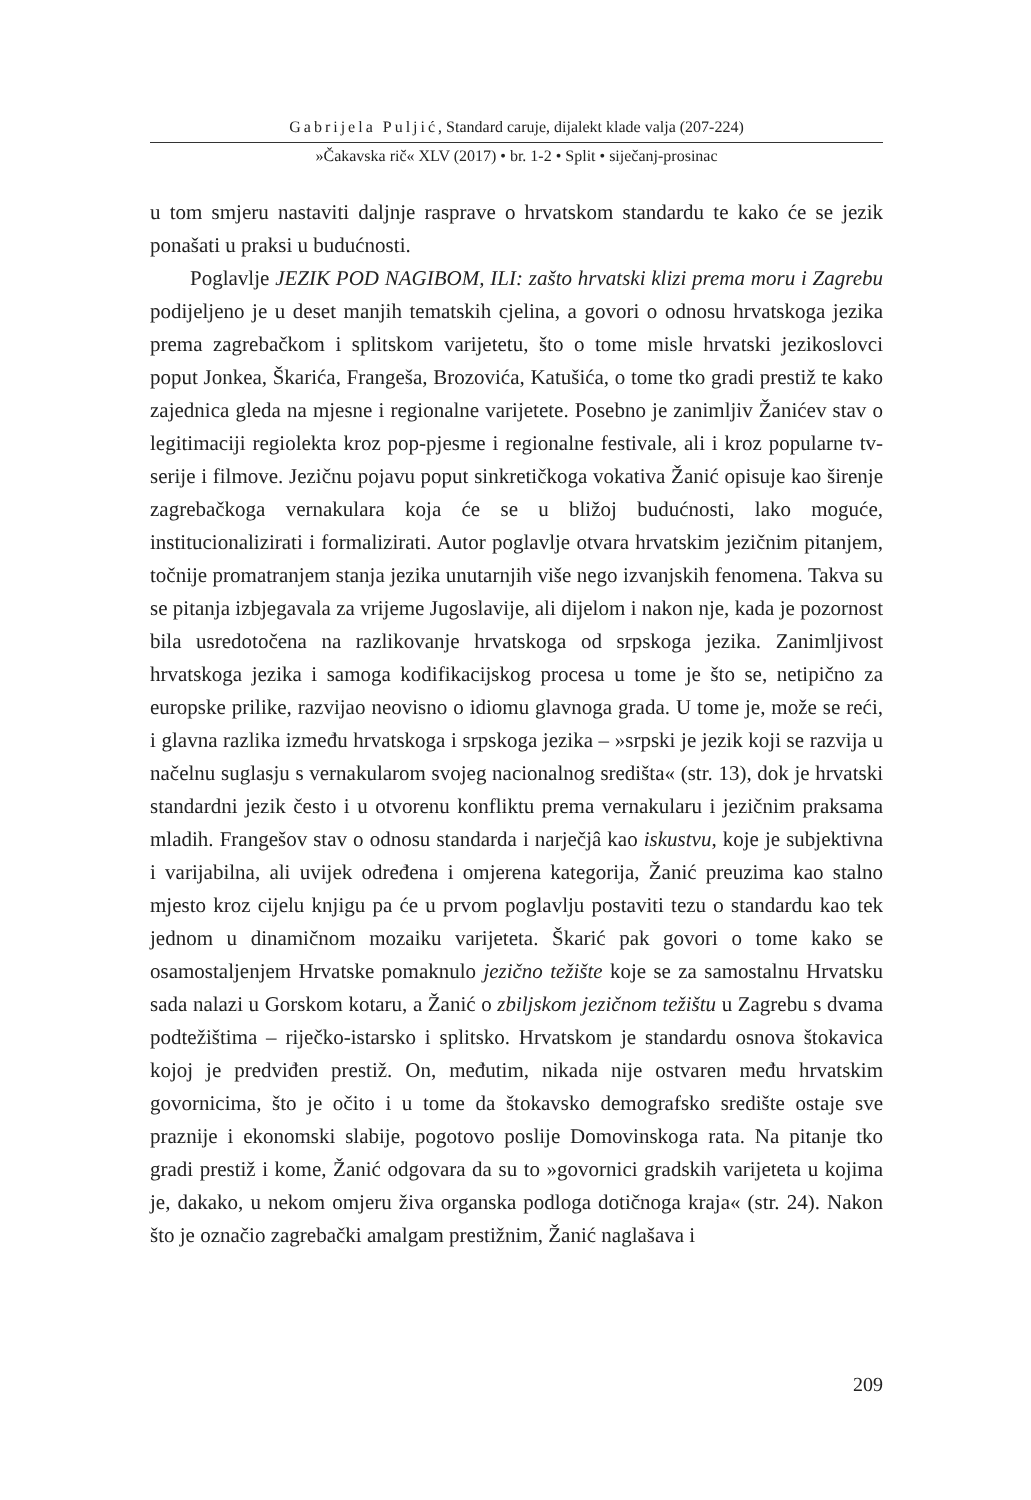Gabrijela Puljić, Standard caruje, dijalekt klade valja (207-224)
»Čakavska rič« XLV (2017) • br. 1-2 • Split • siječanj-prosinac
u tom smjeru nastaviti daljnje rasprave o hrvatskom standardu te kako će se jezik ponašati u praksi u budućnosti.
Poglavlje JEZIK POD NAGIBOM, ILI: zašto hrvatski klizi prema moru i Zagrebu podijeljeno je u deset manjih tematskih cjelina, a govori o odnosu hrvatskoga jezika prema zagrebačkom i splitskom varijetetu, što o tome misle hrvatski jezikoslovci poput Jonkea, Škarića, Frangeša, Brozovića, Katušića, o tome tko gradi prestiž te kako zajednica gleda na mjesne i regionalne varijetete. Posebno je zanimljiv Žanićev stav o legitimaciji regiolekta kroz pop-pjesme i regionalne festivale, ali i kroz popularne tv-serije i filmove. Jezičnu pojavu poput sinkretičkoga vokativa Žanić opisuje kao širenje zagrebačkoga vernakulara koja će se u bližoj budućnosti, lako moguće, institucionalizirati i formalizirati. Autor poglavlje otvara hrvatskim jezičnim pitanjem, točnije promatranjem stanja jezika unutarnjih više nego izvanjskih fenomena. Takva su se pitanja izbjegavala za vrijeme Jugoslavije, ali dijelom i nakon nje, kada je pozornost bila usredotočena na razlikovanje hrvatskoga od srpskoga jezika. Zanimljivost hrvatskoga jezika i samoga kodifikacijskog procesa u tome je što se, netipično za europske prilike, razvijao neovisno o idiomu glavnoga grada. U tome je, može se reći, i glavna razlika između hrvatskoga i srpskoga jezika – »srpski je jezik koji se razvija u načelnu suglasju s vernakularom svojeg nacionalnog središta« (str. 13), dok je hrvatski standardni jezik često i u otvorenu konfliktu prema vernakularu i jezičnim praksama mladih. Frangešov stav o odnosu standarda i narječjâ kao iskustvu, koje je subjektivna i varijabilna, ali uvijek određena i omjerena kategorija, Žanić preuzima kao stalno mjesto kroz cijelu knjigu pa će u prvom poglavlju postaviti tezu o standardu kao tek jednom u dinamičnom mozaiku varijeteta. Škarić pak govori o tome kako se osamostaljenjem Hrvatske pomaknulo jezično težište koje se za samostalnu Hrvatsku sada nalazi u Gorskom kotaru, a Žanić o zbiljskom jezičnom težištu u Zagrebu s dvama podtežištima – riječko-istarsko i splitsko. Hrvatskom je standardu osnova štokavica kojoj je predviđen prestiž. On, međutim, nikada nije ostvaren među hrvatskim govornicima, što je očito i u tome da štokavsko demografsko središte ostaje sve praznije i ekonomski slabije, pogotovo poslije Domovinskoga rata. Na pitanje tko gradi prestiž i kome, Žanić odgovara da su to »govornici gradskih varijeteta u kojima je, dakako, u nekom omjeru živa organska podloga dotičnoga kraja« (str. 24). Nakon što je označio zagrebački amalgam prestižnim, Žanić naglašava i
209